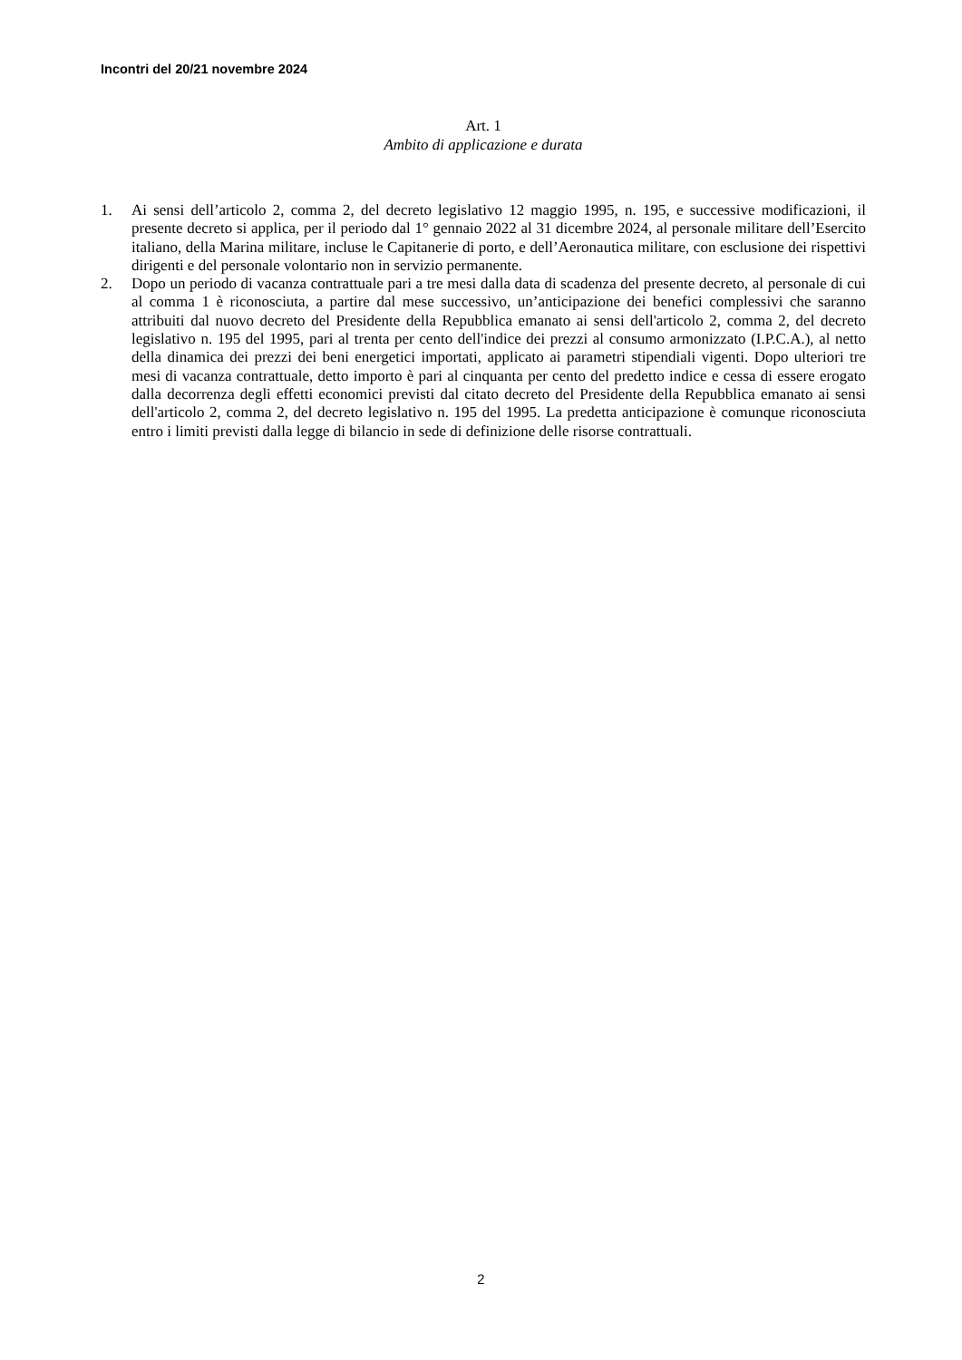Incontri del 20/21 novembre 2024
Art. 1
Ambito di applicazione e durata
1. Ai sensi dell’articolo 2, comma 2, del decreto legislativo 12 maggio 1995, n. 195, e successive modificazioni, il presente decreto si applica, per il periodo dal 1° gennaio 2022 al 31 dicembre 2024, al personale militare dell’Esercito italiano, della Marina militare, incluse le Capitanerie di porto, e dell’Aeronautica militare, con esclusione dei rispettivi dirigenti e del personale volontario non in servizio permanente.
2. Dopo un periodo di vacanza contrattuale pari a tre mesi dalla data di scadenza del presente decreto, al personale di cui al comma 1 è riconosciuta, a partire dal mese successivo, un’anticipazione dei benefici complessivi che saranno attribuiti dal nuovo decreto del Presidente della Repubblica emanato ai sensi dell'articolo 2, comma 2, del decreto legislativo n. 195 del 1995, pari al trenta per cento dell'indice dei prezzi al consumo armonizzato (I.P.C.A.), al netto della dinamica dei prezzi dei beni energetici importati, applicato ai parametri stipendiali vigenti. Dopo ulteriori tre mesi di vacanza contrattuale, detto importo è pari al cinquanta per cento del predetto indice e cessa di essere erogato dalla decorrenza degli effetti economici previsti dal citato decreto del Presidente della Repubblica emanato ai sensi dell'articolo 2, comma 2, del decreto legislativo n. 195 del 1995. La predetta anticipazione è comunque riconosciuta entro i limiti previsti dalla legge di bilancio in sede di definizione delle risorse contrattuali.
2